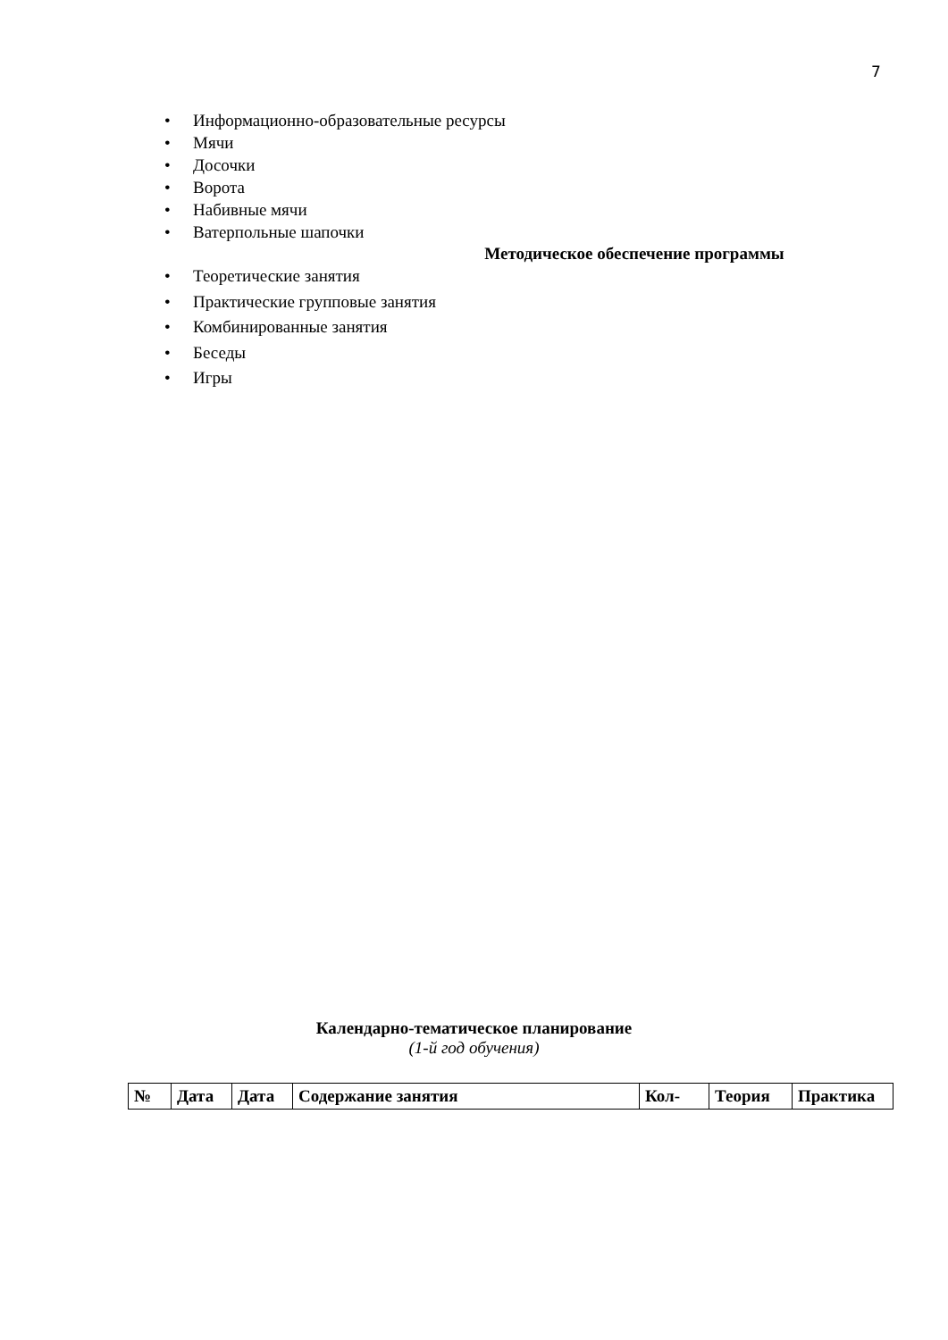7
• Информационно-образовательные ресурсы
• Мячи
• Досочки
• Ворота
• Набивные мячи
• Ватерпольные шапочки
Методическое обеспечение программы
• Теоретические занятия
• Практические групповые занятия
• Комбинированные занятия
• Беседы
• Игры
Календарно-тематическое планирование
(1-й год обучения)
| № | Дата | Дата | Содержание занятия | Кол- | Теория | Практика |
| --- | --- | --- | --- | --- | --- | --- |